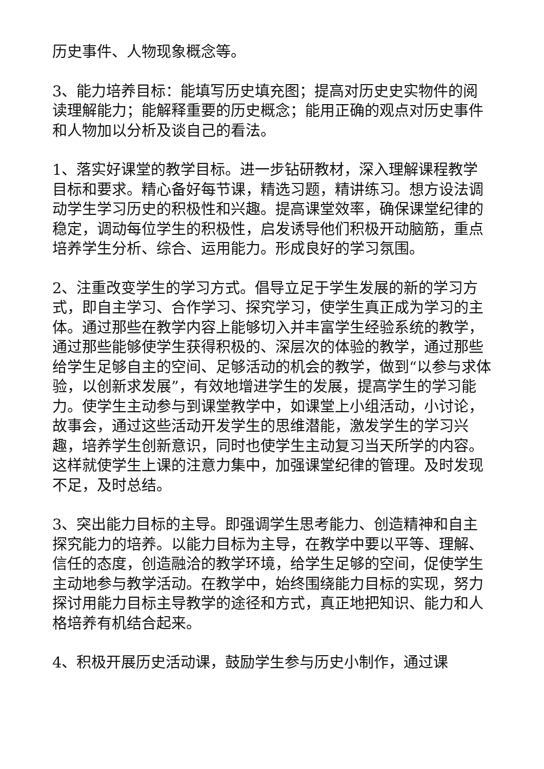历史事件、人物现象概念等。
3、能力培养目标：能填写历史填充图；提高对历史史实物件的阅读理解能力；能解释重要的历史概念；能用正确的观点对历史事件和人物加以分析及谈自己的看法。
1、落实好课堂的教学目标。进一步钻研教材，深入理解课程教学目标和要求。精心备好每节课，精选习题，精讲练习。想方设法调动学生学习历史的积极性和兴趣。提高课堂效率，确保课堂纪律的稳定，调动每位学生的积极性，启发诱导他们积极开动脑筋，重点培养学生分析、综合、运用能力。形成良好的学习氛围。
2、注重改变学生的学习方式。倡导立足于学生发展的新的学习方式，即自主学习、合作学习、探究学习，使学生真正成为学习的主体。通过那些在教学内容上能够切入并丰富学生经验系统的教学，通过那些能够使学生获得积极的、深层次的体验的教学，通过那些给学生足够自主的空间、足够活动的机会的教学，做到“以参与求体验，以创新求发展”，有效地增进学生的发展，提高学生的学习能力。使学生主动参与到课堂教学中，如课堂上小组活动，小讨论，故事会，通过这些活动开发学生的思维潜能，激发学生的学习兴趣，培养学生创新意识，同时也使学生主动复习当天所学的内容。这样就使学生上课的注意力集中，加强课堂纪律的管理。及时发现不足，及时总结。
3、突出能力目标的主导。即强调学生思考能力、创造精神和自主探究能力的培养。以能力目标为主导，在教学中要以平等、理解、信任的态度，创造融洽的教学环境，给学生足够的空间，促使学生主动地参与教学活动。在教学中，始终围绕能力目标的实现，努力探讨用能力目标主导教学的途径和方式，真正地把知识、能力和人格培养有机结合起来。
4、积极开展历史活动课，鼓励学生参与历史小制作，通过课